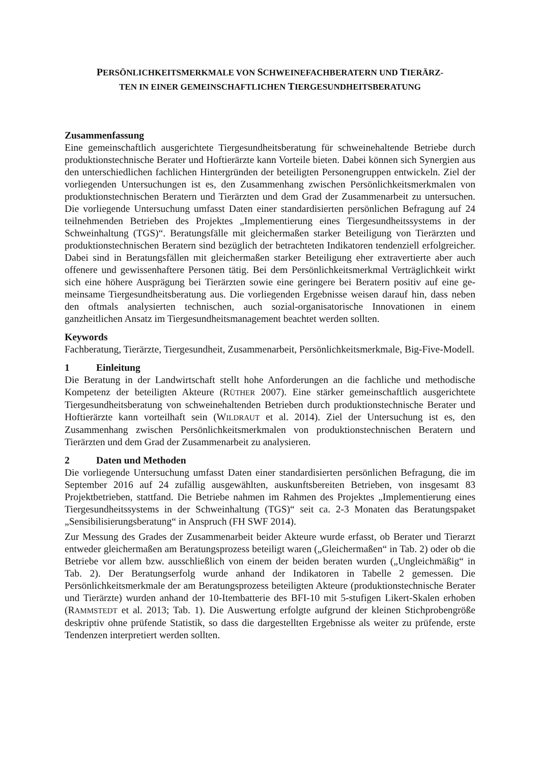PERSÖNLICHKEITSMERKMALE VON SCHWEINEFACHBERATERN UND TIERÄRZ-
TEN IN EINER GEMEINSCHAFTLICHEN TIERGESUNDHEITSBERATUNG
Zusammenfassung
Eine gemeinschaftlich ausgerichtete Tiergesundheitsberatung für schweinehaltende Betriebe durch produktionstechnische Berater und Hoftierärzte kann Vorteile bieten. Dabei können sich Synergien aus den unterschiedlichen fachlichen Hintergründen der beteiligten Personen­gruppen entwickeln. Ziel der vorliegenden Untersuchungen ist es, den Zusammenhang zwi­schen Persönlichkeitsmerkmalen von produktionstechnischen Beratern und Tierärzten und dem Grad der Zusammenarbeit zu untersuchen. Die vorliegende Untersuchung umfasst Daten einer standardisierten persönlichen Befragung auf 24 teilnehmenden Betrieben des Projektes „Implementierung eines Tiergesundheitssystems in der Schweinhaltung (TGS)“. Beratungs­fälle mit gleichermaßen starker Beteiligung von Tierärzten und produktionstechnischen Bera­tern sind bezüglich der betrachteten Indikatoren tendenziell erfolgreicher. Dabei sind in Bera­tungsfällen mit gleichermaßen starker Beteiligung eher extravertierte aber auch offenere und gewissenhaftere Personen tätig. Bei dem Persönlichkeitsmerkmal Verträglichkeit wirkt sich eine höhere Ausprägung bei Tierärzten sowie eine geringere bei Beratern positiv auf eine ge­meinsame Tiergesundheitsberatung aus. Die vorliegenden Ergebnisse weisen darauf hin, dass neben den oftmals analysierten technischen, auch sozial-organisatorische Innovationen in einem ganzheitlichen Ansatz im Tiergesundheitsmanagement beachtet werden sollten.
Keywords
Fachberatung, Tierärzte, Tiergesundheit, Zusammenarbeit, Persönlichkeitsmerkmale, Big-Five-Modell.
1 Einleitung
Die Beratung in der Landwirtschaft stellt hohe Anforderungen an die fachliche und methodi­sche Kompetenz der beteiligten Akteure (RÜTHER 2007). Eine stärker gemeinschaftlich aus­gerichtete Tiergesundheitsberatung von schweinehaltenden Betrieben durch produktionstech­nische Berater und Hoftierärzte kann vorteilhaft sein (WILDRAUT et al. 2014). Ziel der Unter­suchung ist es, den Zusammenhang zwischen Persönlichkeitsmerkmalen von produktions­technischen Beratern und Tierärzten und dem Grad der Zusammenarbeit zu analysieren.
2 Daten und Methoden
Die vorliegende Untersuchung umfasst Daten einer standardisierten persönlichen Befragung, die im September 2016 auf 24 zufällig ausgewählten, auskunftsbereiten Betrieben, von insge­samt 83 Projektbetrieben, stattfand. Die Betriebe nahmen im Rahmen des Projektes „Imple­mentierung eines Tiergesundheitssystems in der Schweinhaltung (TGS)“ seit ca. 2-3 Monaten das Beratungspaket „Sensibilisierungsberatung“ in Anspruch (FH SWF 2014).
Zur Messung des Grades der Zusammenarbeit beider Akteure wurde erfasst, ob Berater und Tierarzt entweder gleichermaßen am Beratungsprozess beteiligt waren („Gleichermaßen“ in Tab. 2) oder ob die Betriebe vor allem bzw. ausschließlich von einem der beiden beraten wurden („Ungleichmäßig“ in Tab. 2). Der Beratungserfolg wurde anhand der Indikatoren in Tabelle 2 gemessen. Die Persönlichkeitsmerkmale der am Beratungsprozess beteiligten Ak­teure (produktionstechnische Berater und Tierärzte) wurden anhand der 10-Itembatterie des BFI-10 mit 5-stufigen Likert-Skalen erhoben (RAMMSTEDT et al. 2013; Tab. 1). Die Auswer­tung erfolgte aufgrund der kleinen Stichprobengröße deskriptiv ohne prüfende Statistik, so dass die dargestellten Ergebnisse als weiter zu prüfende, erste Tendenzen interpretiert werden sollten.